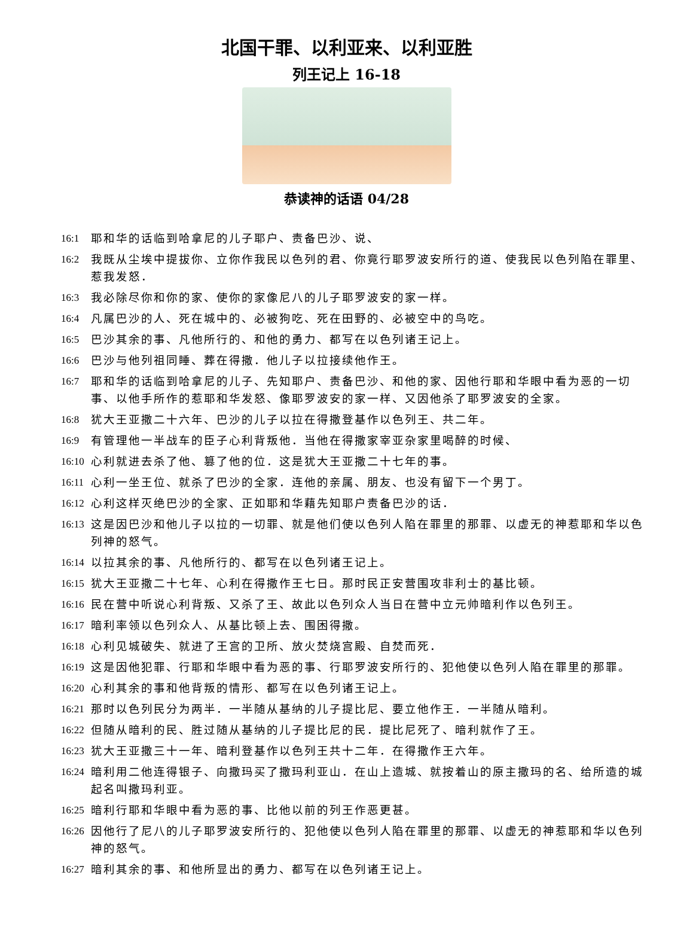北国干罪、以利亚来、以利亚胜
列王记上 16-18
恭读神的话语 04/28
16:1 耶和华的话临到哈拿尼的儿子耶户、责备巴沙、说、
16:2 我既从尘埃中提拔你、立你作我民以色列的君、你竟行耶罗波安所行的道、使我民以色列陷在罪里、惹我发怒．
16:3 我必除尽你和你的家、使你的家像尼八的儿子耶罗波安的家一样。
16:4 凡属巴沙的人、死在城中的、必被狗吃、死在田野的、必被空中的鸟吃。
16:5 巴沙其余的事、凡他所行的、和他的勇力、都写在以色列诸王记上。
16:6 巴沙与他列祖同睡、葬在得撒．他儿子以拉接续他作王。
16:7 耶和华的话临到哈拿尼的儿子、先知耶户、责备巴沙、和他的家、因他行耶和华眼中看为恶的一切事、以他手所作的惹耶和华发怒、像耶罗波安的家一样、又因他杀了耶罗波安的全家。
16:8 犹大王亚撒二十六年、巴沙的儿子以拉在得撒登基作以色列王、共二年。
16:9 有管理他一半战车的臣子心利背叛他．当他在得撒家宰亚杂家里喝醉的时候、
16:10 心利就进去杀了他、篡了他的位．这是犹大王亚撒二十七年的事。
16:11 心利一坐王位、就杀了巴沙的全家．连他的亲属、朋友、也没有留下一个男丁。
16:12 心利这样灭绝巴沙的全家、正如耶和华藉先知耶户责备巴沙的话．
16:13 这是因巴沙和他儿子以拉的一切罪、就是他们使以色列人陷在罪里的那罪、以虚无的神惹耶和华以色列神的怒气。
16:14 以拉其余的事、凡他所行的、都写在以色列诸王记上。
16:15 犹大王亚撒二十七年、心利在得撒作王七日。那时民正安营围攻非利士的基比顿。
16:16 民在营中听说心利背叛、又杀了王、故此以色列众人当日在营中立元帅暗利作以色列王。
16:17 暗利率领以色列众人、从基比顿上去、围困得撒。
16:18 心利见城破失、就进了王宫的卫所、放火焚烧宫殿、自焚而死．
16:19 这是因他犯罪、行耶和华眼中看为恶的事、行耶罗波安所行的、犯他使以色列人陷在罪里的那罪。
16:20 心利其余的事和他背叛的情形、都写在以色列诸王记上。
16:21 那时以色列民分为两半．一半随从基纳的儿子提比尼、要立他作王．一半随从暗利。
16:22 但随从暗利的民、胜过随从基纳的儿子提比尼的民．提比尼死了、暗利就作了王。
16:23 犹大王亚撒三十一年、暗利登基作以色列王共十二年．在得撒作王六年。
16:24 暗利用二他连得银子、向撒玛买了撒玛利亚山．在山上造城、就按着山的原主撒玛的名、给所造的城起名叫撒玛利亚。
16:25 暗利行耶和华眼中看为恶的事、比他以前的列王作恶更甚。
16:26 因他行了尼八的儿子耶罗波安所行的、犯他使以色列人陷在罪里的那罪、以虚无的神惹耶和华以色列神的怒气。
16:27 暗利其余的事、和他所显出的勇力、都写在以色列诸王记上。